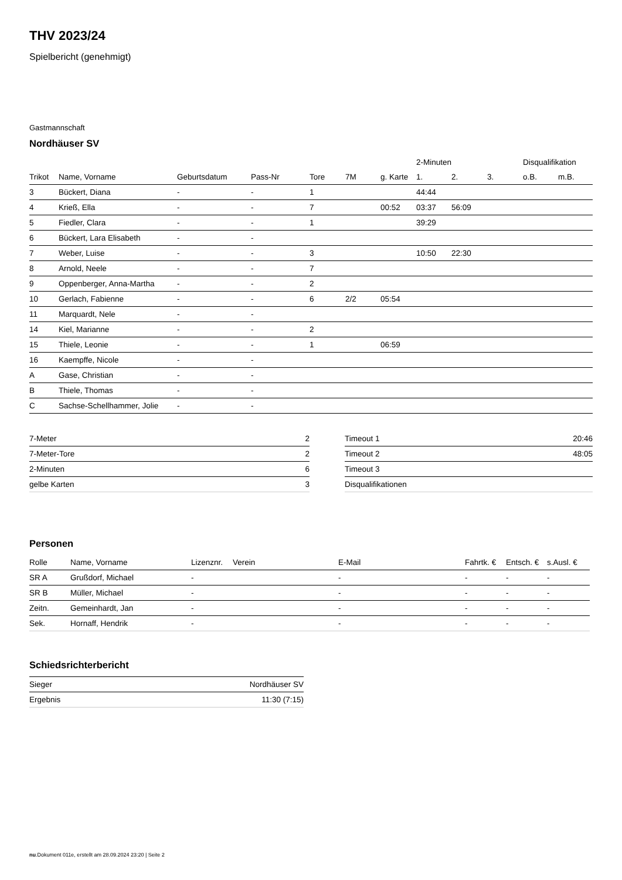THV 2023/24
Spielbericht (genehmigt)
Gastmannschaft
Nordhäuser SV
| | | | | | | | 2-Minuten | | | Disqualifikation | |
| --- | --- | --- | --- | --- | --- | --- | --- | --- | --- | --- | --- |
| Trikot | Name, Vorname | Geburtsdatum | Pass-Nr | Tore | 7M | g. Karte | 1. | 2. | 3. | o.B. | m.B. |
| 3 | Bückert, Diana | - | - | 1 | | | 44:44 | | | | |
| 4 | Krieß, Ella | - | - | 7 | | 00:52 | 03:37 | 56:09 | | | |
| 5 | Fiedler, Clara | - | - | 1 | | | 39:29 | | | | |
| 6 | Bückert, Lara Elisabeth | - | - | | | | | | | | |
| 7 | Weber, Luise | - | - | 3 | | | 10:50 | 22:30 | | | |
| 8 | Arnold, Neele | - | - | 7 | | | | | | | |
| 9 | Oppenberger, Anna-Martha | - | - | 2 | | | | | | | |
| 10 | Gerlach, Fabienne | - | - | 6 | 2/2 | 05:54 | | | | | |
| 11 | Marquardt, Nele | - | - | | | | | | | | |
| 14 | Kiel, Marianne | - | - | 2 | | | | | | | |
| 15 | Thiele, Leonie | - | - | 1 | | 06:59 | | | | | |
| 16 | Kaempffe, Nicole | - | - | | | | | | | | |
| A | Gase, Christian | - | - | | | | | | | | |
| B | Thiele, Thomas | - | - | | | | | | | | |
| C | Sachse-Schellhammer, Jolie | - | - | | | | | | | | |
| 7-Meter | 2 |
| 7-Meter-Tore | 2 |
| 2-Minuten | 6 |
| gelbe Karten | 3 |
| Timeout 1 | 20:46 |
| Timeout 2 | 48:05 |
| Timeout 3 | |
| Disqualifikationen | |
Personen
| Rolle | Name, Vorname | Lizenznr. | Verein | E-Mail | Fahrtk. € | Entsch. € | s.Ausl. € |
| --- | --- | --- | --- | --- | --- | --- | --- |
| SR A | Grußdorf, Michael | - | | - | - | - | - |
| SR B | Müller, Michael | - | | - | - | - | - |
| Zeitn. | Gemeinhardt, Jan | - | | - | - | - | - |
| Sek. | Hornaff, Hendrik | - | | - | - | - | - |
Schiedsrichterbericht
| Sieger | Nordhäuser SV |
| Ergebnis | 11:30 (7:15) |
nu.Dokument 011e, erstellt am 28.09.2024 23:20 | Seite 2